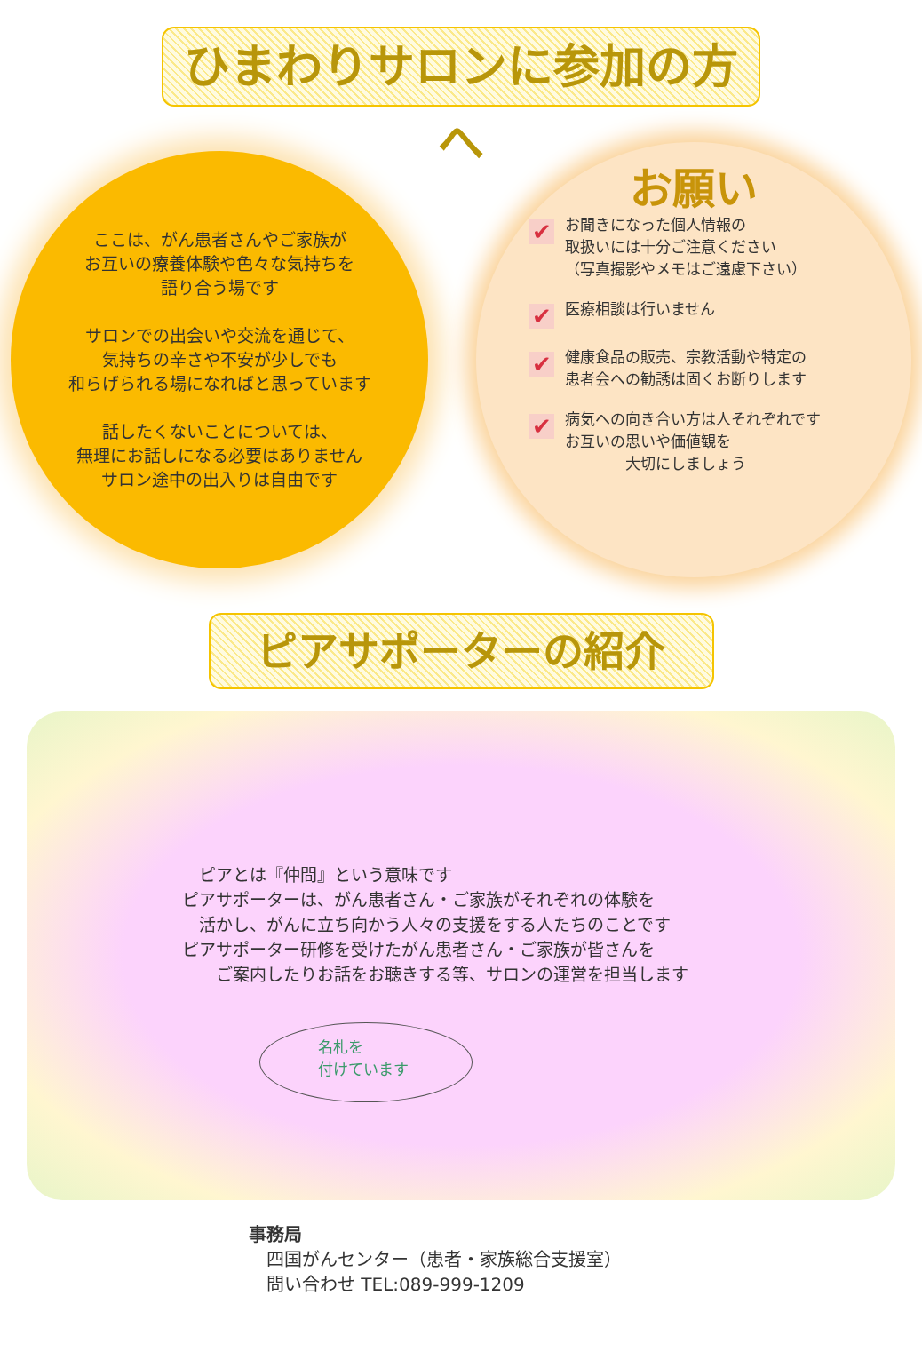ひまわりサロンに参加の方へ
ここは、がん患者さんやご家族が
お互いの療養体験や色々な気持ちを
語り合う場です
サロンでの出会いや交流を通じて、
気持ちの辛さや不安が少しでも
和らげられる場になればと思っています
話したくないことについては、
無理にお話しになる必要はありません
サロン途中の出入りは自由です
お願い
✔
お聞きになった個人情報の
取扱いには十分ご注意ください
（写真撮影やメモはご遠慮下さい）
✔
医療相談は行いません
✔
健康食品の販売、宗教活動や特定の
患者会への勧誘は固くお断りします
✔
病気への向き合い方は人それぞれです
お互いの思いや価値観を
　　　　大切にしましょう
ピアサポーターの紹介
　ピアとは『仲間』という意味です
ピアサポーターは、がん患者さん・ご家族がそれぞれの体験を
　活かし、がんに立ち向かう人々の支援をする人たちのことです
ピアサポーター研修を受けたがん患者さん・ご家族が皆さんを
　　ご案内したりお話をお聴きする等、サロンの運営を担当します
名札を
付けています
事務局
　四国がんセンター（患者・家族総合支援室）
　問い合わせ TEL:089-999-1209